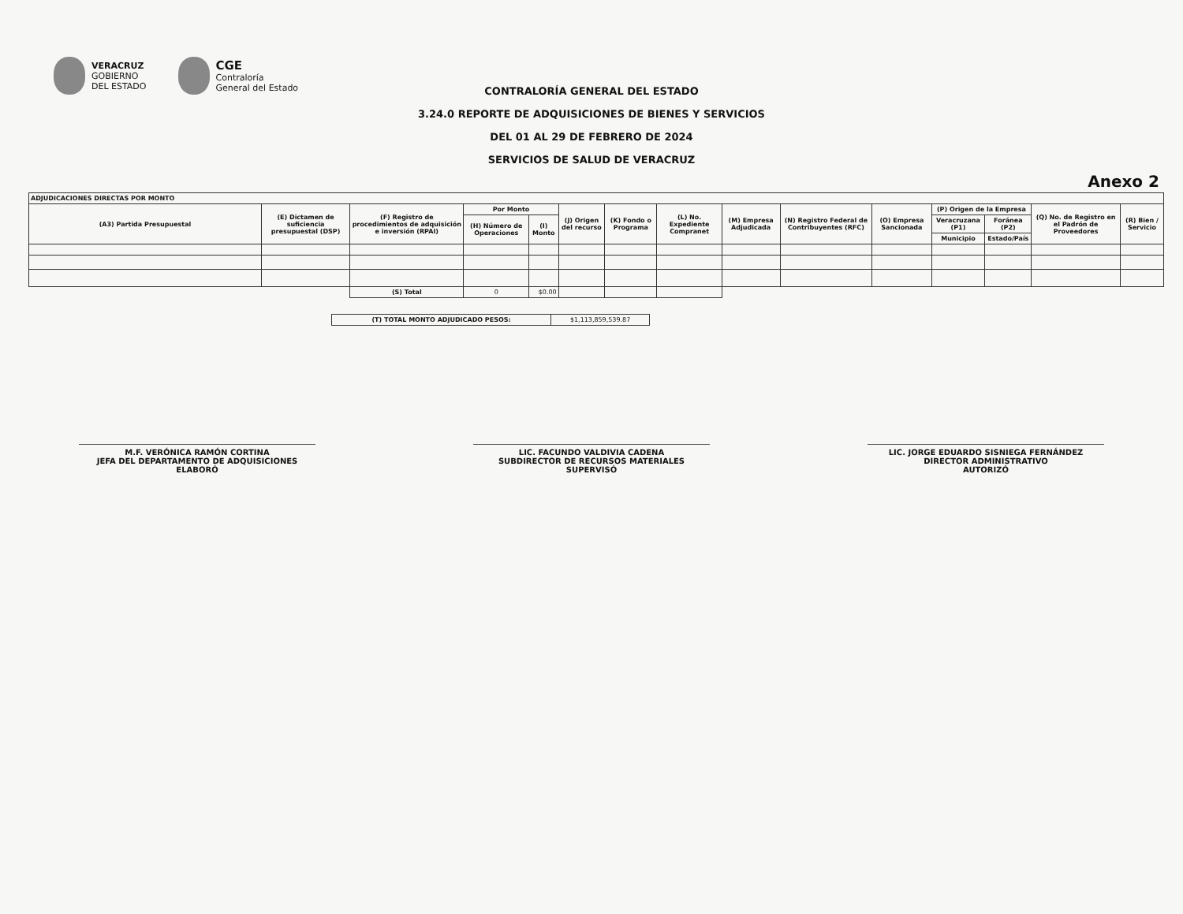VERACRUZ
GOBIERNO
DEL ESTADO
CGE
Contraloría
General del Estado
CONTRALORÍA GENERAL DEL ESTADO
3.24.0 REPORTE DE ADQUISICIONES DE BIENES Y SERVICIOS
DEL 01 AL 29 DE FEBRERO DE 2024
SERVICIOS DE SALUD DE VERACRUZ
Anexo 2
| ADJUDICACIONES DIRECTAS POR MONTO | | | | | | | | | | | | | | |
| --- | --- | --- | --- | --- | --- | --- | --- | --- | --- | --- | --- | --- | --- | --- |
| (A3) Partida Presupuestal | (E) Dictamen de suficiencia presupuestal (DSP) | (F) Registro de procedimientos de adquisición e inversión (RPAI) | Por Monto | | (J) Origen del recurso | (K) Fondo o Programa | (L) No. Expediente Compranet | (M) Empresa Adjudicada | (N) Registro Federal de Contribuyentes (RFC) | (O) Empresa Sancionada | (P) Origen de la Empresa | | (Q) No. de Registro en el Padrón de Proveedores | (R) Bien / Servicio |
| | | | (H) Número de Operaciones | (I) Monto | | | | | | | Veracruzana (P1) | Foránea (P2) | | |
| | | | | | | | | | | | Municipio | Estado/País | | |
| | | (S) Total | 0 | $0.00 | | | | | | | | | | |
| (T) TOTAL MONTO ADJUDICADO PESOS: | $1,113,859,539.87 |
M.F. VERÓNICA RAMÓN CORTINA
JEFA DEL DEPARTAMENTO DE ADQUISICIONES
ELABORÓ
LIC. FACUNDO VALDIVIA CADENA
SUBDIRECTOR DE RECURSOS MATERIALES
SUPERVISÓ
LIC. JORGE EDUARDO SISNIEGA FERNÁNDEZ
DIRECTOR ADMINISTRATIVO
AUTORIZÓ